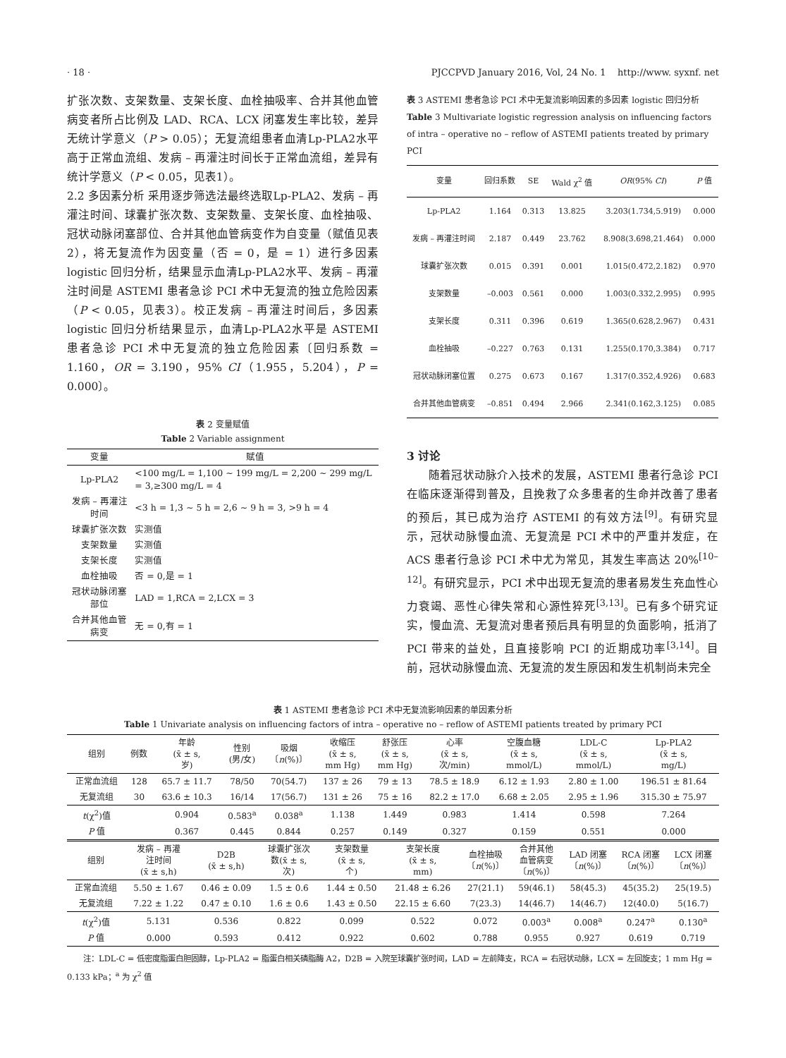· 18 · PJCCPVD January 2016, Vol, 24 No. 1 http://www. syxnf. net
扩张次数、支架数量、支架长度、血栓抽吸率、合并其他血管病变者所占比例及 LAD、RCA、LCX 闭塞发生率比较，差异无统计学意义（P > 0.05）；无复流组患者血清Lp-PLA2水平高于正常血流组、发病 – 再灌注时间长于正常血流组，差异有统计学意义（P < 0.05，见表1）。
2.2 多因素分析 采用逐步筛选法最终选取Lp-PLA2、发病 – 再灌注时间、球囊扩张次数、支架数量、支架长度、血栓抽吸、冠状动脉闭塞部位、合并其他血管病变作为自变量（赋值见表2），将无复流作为因变量（否 = 0，是 = 1）进行多因素 logistic 回归分析，结果显示血清Lp-PLA2水平、发病 – 再灌注时间是 ASTEMI 患者急诊 PCI 术中无复流的独立危险因素（P < 0.05，见表3）。校正发病 – 再灌注时间后，多因素 logistic 回归分析结果显示，血清Lp-PLA2水平是 ASTEMI 患者急诊 PCI 术中无复流的独立危险因素〔回归系数 = 1.160，OR = 3.190，95% CI（1.955，5.204），P = 0.000〕。
表 2 变量赋值
Table 2 Variable assignment
| 变量 | 赋值 |
| --- | --- |
| Lp-PLA2 | <100 mg/L = 1,100 ~ 199 mg/L = 2,200 ~ 299 mg/L = 3,≥300 mg/L = 4 |
| 发病 – 再灌注时间 | <3 h = 1,3 ~ 5 h = 2,6 ~ 9 h = 3, >9 h = 4 |
| 球囊扩张次数 | 实测值 |
| 支架数量 | 实测值 |
| 支架长度 | 实测值 |
| 血栓抽吸 | 否 = 0,是 = 1 |
| 冠状动脉闭塞部位 | LAD = 1,RCA = 2,LCX = 3 |
| 合并其他血管病变 | 无 = 0,有 = 1 |
表 3 ASTEMI 患者急诊 PCI 术中无复流影响因素的多因素 logistic 回归分析
Table 3 Multivariate logistic regression analysis on influencing factors of intra – operative no – reflow of ASTEMI patients treated by primary PCI
| 变量 | 回归系数 | SE | Wald χ<sup>2</sup> 值 | OR (95% CI ) | P 值 |
| --- | --- | --- | --- | --- | --- |
| Lp-PLA2 | 1.164 | 0.313 | 13.825 | 3.203(1.734,5.919) | 0.000 |
| 发病 – 再灌注时间 | 2.187 | 0.449 | 23.762 | 8.908(3.698,21.464) | 0.000 |
| 球囊扩张次数 | 0.015 | 0.391 | 0.001 | 1.015(0.472,2.182) | 0.970 |
| 支架数量 | –0.003 | 0.561 | 0.000 | 1.003(0.332,2.995) | 0.995 |
| 支架长度 | 0.311 | 0.396 | 0.619 | 1.365(0.628,2.967) | 0.431 |
| 血栓抽吸 | –0.227 | 0.763 | 0.131 | 1.255(0.170,3.384) | 0.717 |
| 冠状动脉闭塞位置 | 0.275 | 0.673 | 0.167 | 1.317(0.352,4.926) | 0.683 |
| 合并其他血管病变 | –0.851 | 0.494 | 2.966 | 2.341(0.162,3.125) | 0.085 |
3 讨论
  随着冠状动脉介入技术的发展，ASTEMI 患者行急诊 PCI 在临床逐渐得到普及，且挽救了众多患者的生命并改善了患者的预后，其已成为治疗 ASTEMI 的有效方法<sup>[9]</sup>。有研究显示，冠状动脉慢血流、无复流是 PCI 术中的严重并发症，在 ACS 患者行急诊 PCI 术中尤为常见，其发生率高达 20%<sup>[10–12]</sup>。有研究显示，PCI 术中出现无复流的患者易发生充血性心力衰竭、恶性心律失常和心源性猝死<sup>[3,13]</sup>。已有多个研究证实，慢血流、无复流对患者预后具有明显的负面影响，抵消了 PCI 带来的益处，且直接影响 PCI 的近期成功率<sup>[3,14]</sup>。目前，冠状动脉慢血流、无复流的发生原因和发生机制尚未完全
表 1 ASTEMI 患者急诊 PCI 术中无复流影响因素的单因素分析
Table 1 Univariate analysis on influencing factors of intra – operative no – reflow of ASTEMI patients treated by primary PCI
| 组别 | 例数 | 年龄 (x̄ ± s, 岁) | 性别 (男/女) | 吸烟 〔 n (%)〕 | 收缩压 (x̄ ± s, mm Hg) | 舒张压 (x̄ ± s, mm Hg) | 心率 (x̄ ± s, 次/min) | 空腹血糖 (x̄ ± s, mmol/L) | LDL-C (x̄ ± s, mmol/L) | Lp-PLA2 (x̄ ± s, mg/L) |
| --- | --- | --- | --- | --- | --- | --- | --- | --- | --- | --- |
| 正常血流组 | 128 | 65.7 ± 11.7 | 78/50 | 70(54.7) | 137 ± 26 | 79 ± 13 | 78.5 ± 18.9 | 6.12 ± 1.93 | 2.80 ± 1.00 | 196.51 ± 81.64 |
| 无复流组 | 30 | 63.6 ± 10.3 | 16/14 | 17(56.7) | 131 ± 26 | 75 ± 16 | 82.2 ± 17.0 | 6.68 ± 2.05 | 2.95 ± 1.96 | 315.30 ± 75.97 |
| t (χ<sup>2</sup>)值 | | 0.904 | 0.583<sup>a</sup> | 0.038<sup>a</sup> | 1.138 | 1.449 | 0.983 | 1.414 | 0.598 | 7.264 |
| P 值 | | 0.367 | 0.445 | 0.844 | 0.257 | 0.149 | 0.327 | 0.159 | 0.551 | 0.000 |
| 组别 | 发病 – 再灌 注时间 (x̄ ± s,h) | D2B (x̄ ± s,h) | 球囊扩张次 数(x̄ ± s, 次) | 支架数量 (x̄ ± s, 个) | 支架长度 (x̄ ± s, mm) | 血栓抽吸 〔 n (%)〕 | 合并其他 血管病变 〔 n (%)〕 | LAD 闭塞 〔 n (%)〕 | RCA 闭塞 〔 n (%)〕 | LCX 闭塞 〔 n (%)〕 |
| --- | --- | --- | --- | --- | --- | --- | --- | --- | --- | --- |
| 正常血流组 | 5.50 ± 1.67 | 0.46 ± 0.09 | 1.5 ± 0.6 | 1.44 ± 0.50 | 21.48 ± 6.26 | 27(21.1) | 59(46.1) | 58(45.3) | 45(35.2) | 25(19.5) |
| 无复流组 | 7.22 ± 1.22 | 0.47 ± 0.10 | 1.6 ± 0.6 | 1.43 ± 0.50 | 22.15 ± 6.60 | 7(23.3) | 14(46.7) | 14(46.7) | 12(40.0) | 5(16.7) |
| t (χ<sup>2</sup>)值 | 5.131 | 0.536 | 0.822 | 0.099 | 0.522 | 0.072 | 0.003<sup>a</sup> | 0.008<sup>a</sup> | 0.247<sup>a</sup> | 0.130<sup>a</sup> |
| P 值 | 0.000 | 0.593 | 0.412 | 0.922 | 0.602 | 0.788 | 0.955 | 0.927 | 0.619 | 0.719 |
  注：LDL-C = 低密度脂蛋白胆固醇，Lp-PLA2 = 脂蛋白相关磷脂酶 A2，D2B = 入院至球囊扩张时间，LAD = 左前降支，RCA = 右冠状动脉，LCX = 左回旋支；1 mm Hg = 0.133 kPa；<sup>a</sup> 为 χ<sup>2</sup> 值